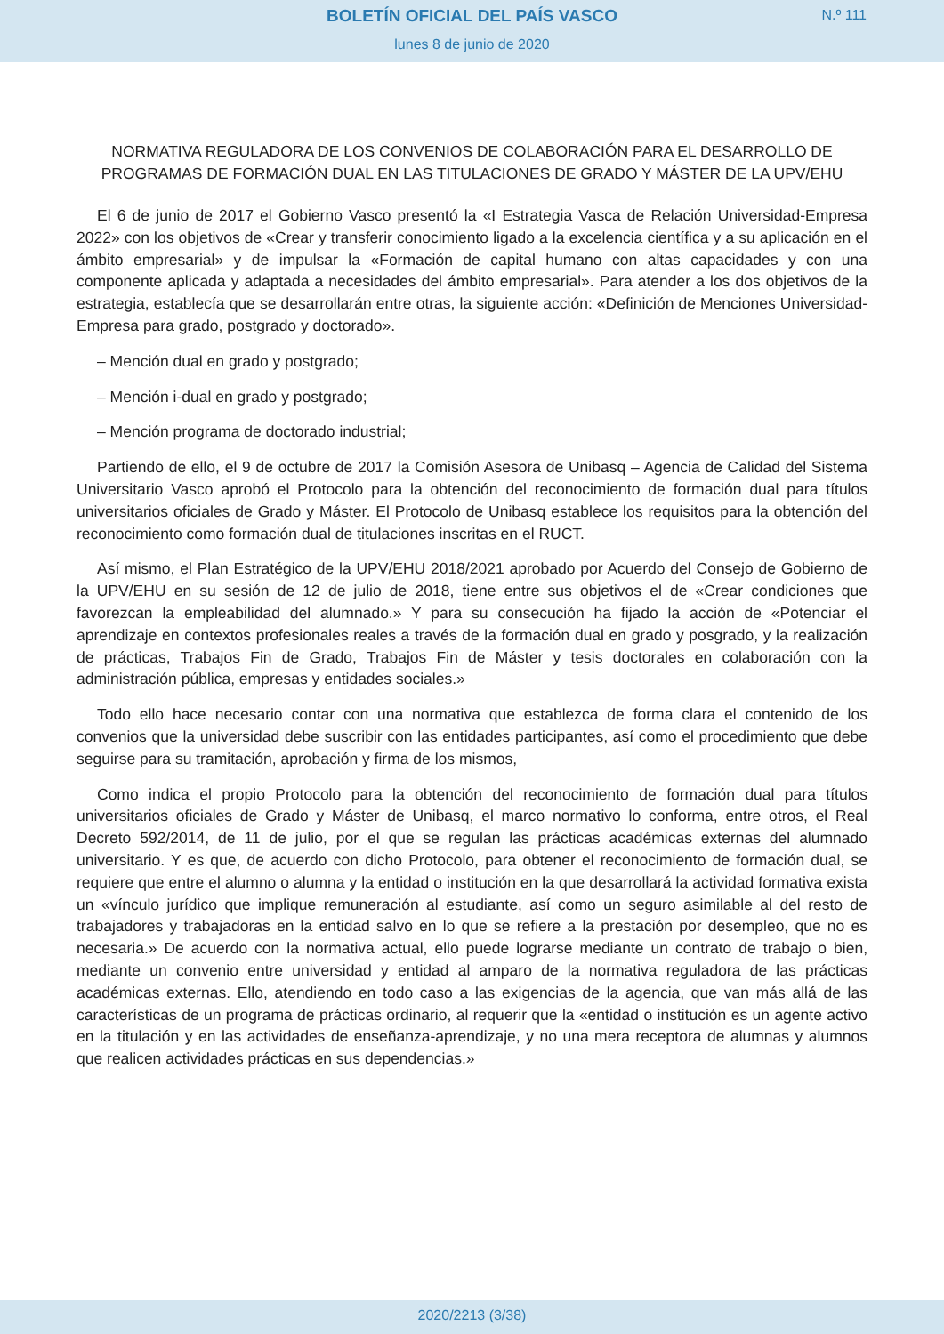BOLETÍN OFICIAL DEL PAÍS VASCO
N.º 111
lunes 8 de junio de 2020
NORMATIVA REGULADORA DE LOS CONVENIOS DE COLABORACIÓN PARA EL DESARROLLO DE PROGRAMAS DE FORMACIÓN DUAL EN LAS TITULACIONES DE GRADO Y MÁSTER DE LA UPV/EHU
El 6 de junio de 2017 el Gobierno Vasco presentó la «I Estrategia Vasca de Relación Universidad-Empresa 2022» con los objetivos de «Crear y transferir conocimiento ligado a la excelencia científica y a su aplicación en el ámbito empresarial» y de impulsar la «Formación de capital humano con altas capacidades y con una componente aplicada y adaptada a necesidades del ámbito empresarial». Para atender a los dos objetivos de la estrategia, establecía que se desarrollarán entre otras, la siguiente acción: «Definición de Menciones Universidad-Empresa para grado, postgrado y doctorado».
– Mención dual en grado y postgrado;
– Mención i-dual en grado y postgrado;
– Mención programa de doctorado industrial;
Partiendo de ello, el 9 de octubre de 2017 la Comisión Asesora de Unibasq – Agencia de Calidad del Sistema Universitario Vasco aprobó el Protocolo para la obtención del reconocimiento de formación dual para títulos universitarios oficiales de Grado y Máster. El Protocolo de Unibasq establece los requisitos para la obtención del reconocimiento como formación dual de titulaciones inscritas en el RUCT.
Así mismo, el Plan Estratégico de la UPV/EHU 2018/2021 aprobado por Acuerdo del Consejo de Gobierno de la UPV/EHU en su sesión de 12 de julio de 2018, tiene entre sus objetivos el de «Crear condiciones que favorezcan la empleabilidad del alumnado.» Y para su consecución ha fijado la acción de «Potenciar el aprendizaje en contextos profesionales reales a través de la formación dual en grado y posgrado, y la realización de prácticas, Trabajos Fin de Grado, Trabajos Fin de Máster y tesis doctorales en colaboración con la administración pública, empresas y entidades sociales.»
Todo ello hace necesario contar con una normativa que establezca de forma clara el contenido de los convenios que la universidad debe suscribir con las entidades participantes, así como el procedimiento que debe seguirse para su tramitación, aprobación y firma de los mismos,
Como indica el propio Protocolo para la obtención del reconocimiento de formación dual para títulos universitarios oficiales de Grado y Máster de Unibasq, el marco normativo lo conforma, entre otros, el Real Decreto 592/2014, de 11 de julio, por el que se regulan las prácticas académicas externas del alumnado universitario. Y es que, de acuerdo con dicho Protocolo, para obtener el reconocimiento de formación dual, se requiere que entre el alumno o alumna y la entidad o institución en la que desarrollará la actividad formativa exista un «vínculo jurídico que implique remuneración al estudiante, así como un seguro asimilable al del resto de trabajadores y trabajadoras en la entidad salvo en lo que se refiere a la prestación por desempleo, que no es necesaria.» De acuerdo con la normativa actual, ello puede lograrse mediante un contrato de trabajo o bien, mediante un convenio entre universidad y entidad al amparo de la normativa reguladora de las prácticas académicas externas. Ello, atendiendo en todo caso a las exigencias de la agencia, que van más allá de las características de un programa de prácticas ordinario, al requerir que la «entidad o institución es un agente activo en la titulación y en las actividades de enseñanza-aprendizaje, y no una mera receptora de alumnas y alumnos que realicen actividades prácticas en sus dependencias.»
2020/2213 (3/38)